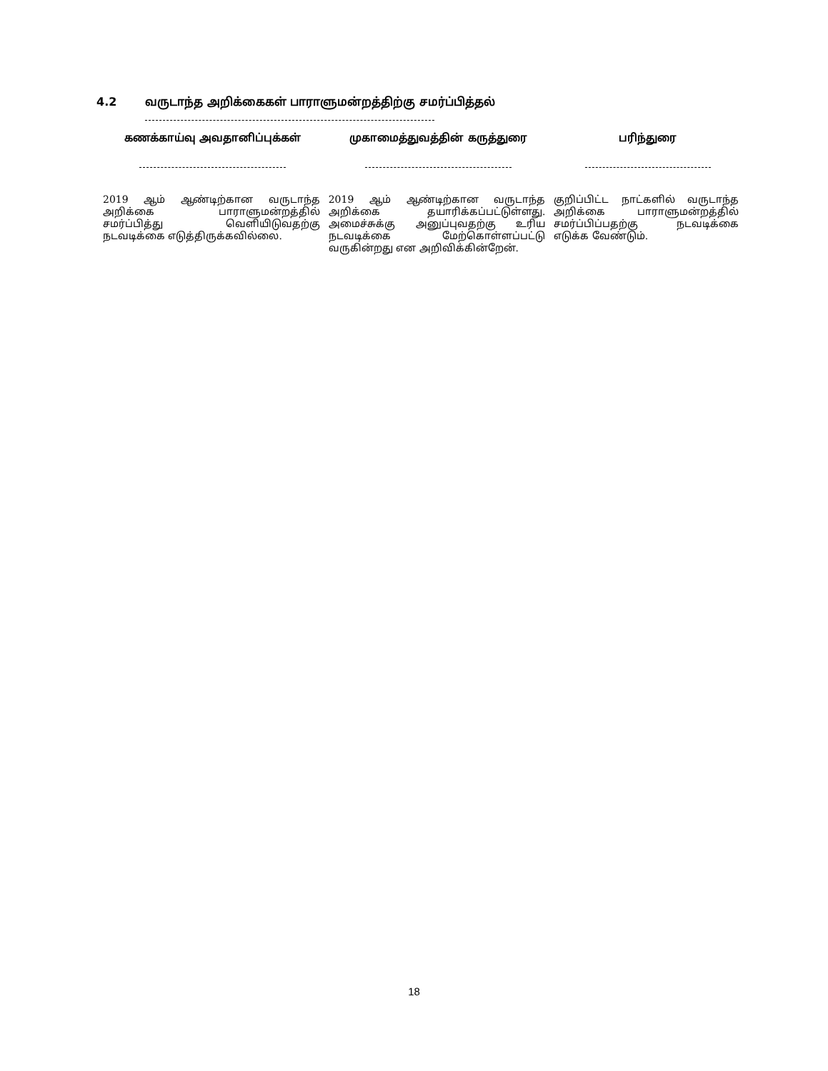4.2 வருடாந்த அறிக்கைகள் பாராளுமன்றத்திற்கு சமர்ப்பித்தல்
| கணக்காய்வு அவதானிப்புக்கள் | முகாமைத்துவத்தின் கருத்துரை | பரிந்துரை |
| --- | --- | --- |
| 2019 ஆம் ஆண்டிற்கான வருடாந்த அறிக்கை பாராளுமன்றத்தில் சமர்ப்பித்து வெளியிடுவதற்கு நடவடிக்கை எடுத்திருக்கவில்லை. | 2019 ஆம் ஆண்டிற்கான வருடாந்த அறிக்கை தயாரிக்கப்பட்டுள்ளது. அமைச்சுக்கு அனுப்புவதற்கு உரிய நடவடிக்கை மேற்கொள்ளப்பட்டு வருகின்றது என அறிவிக்கின்றேன். | குறிப்பிட்ட நாட்களில் வருடாந்த அறிக்கை பாராளுமன்றத்தில் சமர்ப்பிப்பதற்கு நடவடிக்கை எடுக்க வேண்டும். |
18